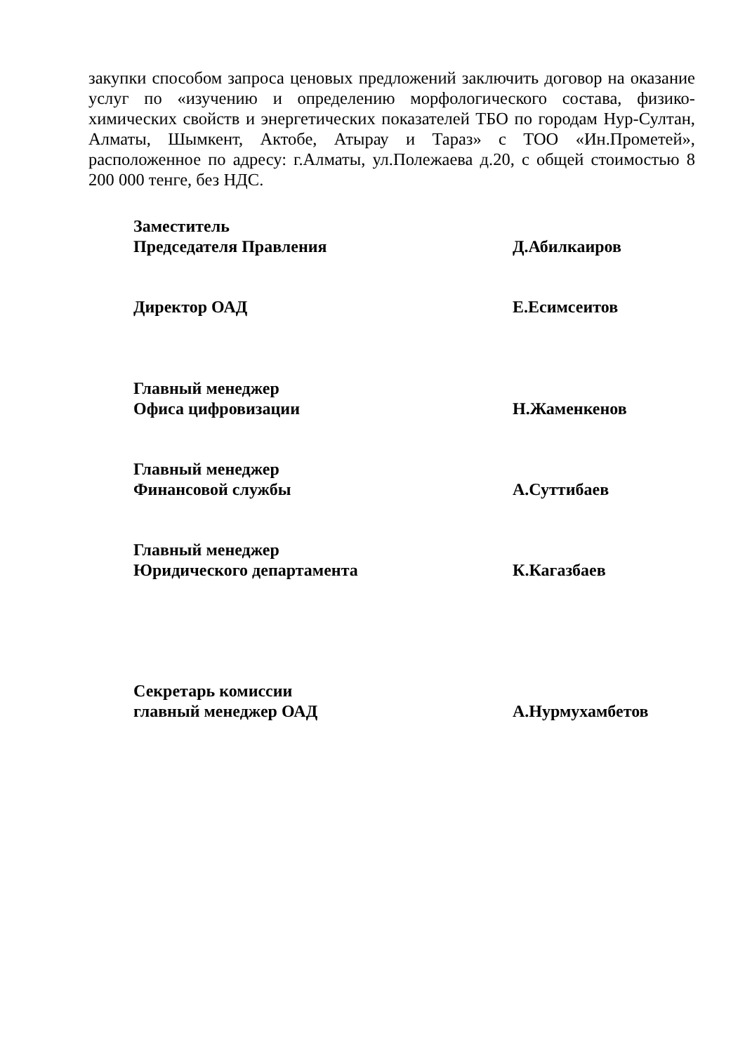закупки способом запроса ценовых предложений заключить договор на оказание услуг по «изучению и определению морфологического состава, физико-химических свойств и энергетических показателей ТБО по городам Нур-Султан, Алматы, Шымкент, Актобе, Атырау и Тараз» с ТОО «Ин.Прометей», расположенное по адресу: г.Алматы, ул.Полежаева д.20, с общей стоимостью 8 200 000 тенге, без НДС.
Заместитель
Председателя Правления
Д.Абилкаиров
Директор ОАД Е.Есимсеитов
Главный менеджер
Офиса цифровизации
Н.Жаменкенов
Главный менеджер
Финансовой службы
А.Суттибаев
Главный менеджер
Юридического департамента
К.Кагазбаев
Секретарь комиссии
главный менеджер ОАД
А.Нурмухамбетов